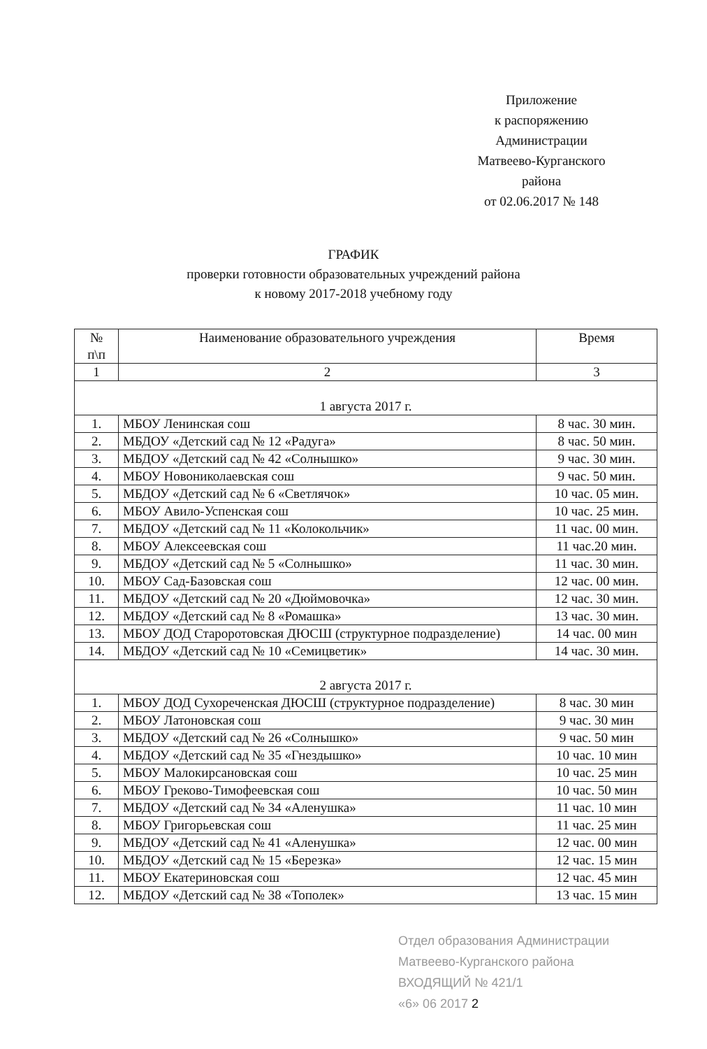Приложение
к распоряжению
Администрации
Матвеево-Курганского
района
от 02.06.2017 № 148
ГРАФИК
проверки готовности образовательных учреждений района
к новому 2017-2018 учебному году
| № п\п | Наименование образовательного учреждения | Время |
| --- | --- | --- |
| 1 | 2 | 3 |
| 1 августа 2017 г. | | |
| 1. | МБОУ Ленинская сош | 8 час. 30 мин. |
| 2. | МБДОУ «Детский сад № 12 «Радуга» | 8 час. 50 мин. |
| 3. | МБДОУ «Детский сад № 42 «Солнышко» | 9 час. 30 мин. |
| 4. | МБОУ Новониколаевская сош | 9 час. 50 мин. |
| 5. | МБДОУ «Детский сад № 6 «Светлячок» | 10 час. 05 мин. |
| 6. | МБОУ Авило-Успенская сош | 10 час. 25 мин. |
| 7. | МБДОУ «Детский сад № 11 «Колокольчик» | 11 час. 00 мин. |
| 8. | МБОУ Алексеевская сош | 11 час.20 мин. |
| 9. | МБДОУ «Детский сад № 5 «Солнышко» | 11 час. 30 мин. |
| 10. | МБОУ Сад-Базовская сош | 12 час. 00 мин. |
| 11. | МБДОУ «Детский сад № 20 «Дюймовочка» | 12 час. 30 мин. |
| 12. | МБДОУ «Детский сад № 8 «Ромашка» | 13 час. 30 мин. |
| 13. | МБОУ ДОД Староротовская ДЮСШ (структурное подразделение) | 14 час. 00 мин |
| 14. | МБДОУ «Детский сад № 10 «Семицветик» | 14 час. 30 мин. |
| 2 августа 2017 г. | | |
| 1. | МБОУ ДОД Сухореченская ДЮСШ (структурное подразделение) | 8 час. 30 мин |
| 2. | МБОУ Латоновская сош | 9 час. 30 мин |
| 3. | МБДОУ «Детский сад № 26 «Солнышко» | 9 час. 50 мин |
| 4. | МБДОУ «Детский сад № 35 «Гнездышко» | 10 час. 10 мин |
| 5. | МБОУ Малокирсановская сош | 10 час. 25 мин |
| 6. | МБОУ Греково-Тимофеевская сош | 10 час. 50 мин |
| 7. | МБДОУ «Детский сад № 34 «Аленушка» | 11 час. 10 мин |
| 8. | МБОУ Григорьевская сош | 11 час. 25 мин |
| 9. | МБДОУ «Детский сад № 41 «Аленушка» | 12 час. 00 мин |
| 10. | МБДОУ «Детский сад № 15 «Березка» | 12 час. 15 мин |
| 11. | МБОУ Екатериновская сош | 12 час. 45 мин |
| 12. | МБДОУ «Детский сад № 38 «Тополек» | 13 час. 15 мин |
Отдел образования Администрации Матвеево-Курганского района
ВХОДЯЩИЙ № 421/1
«6» 06 2017 2